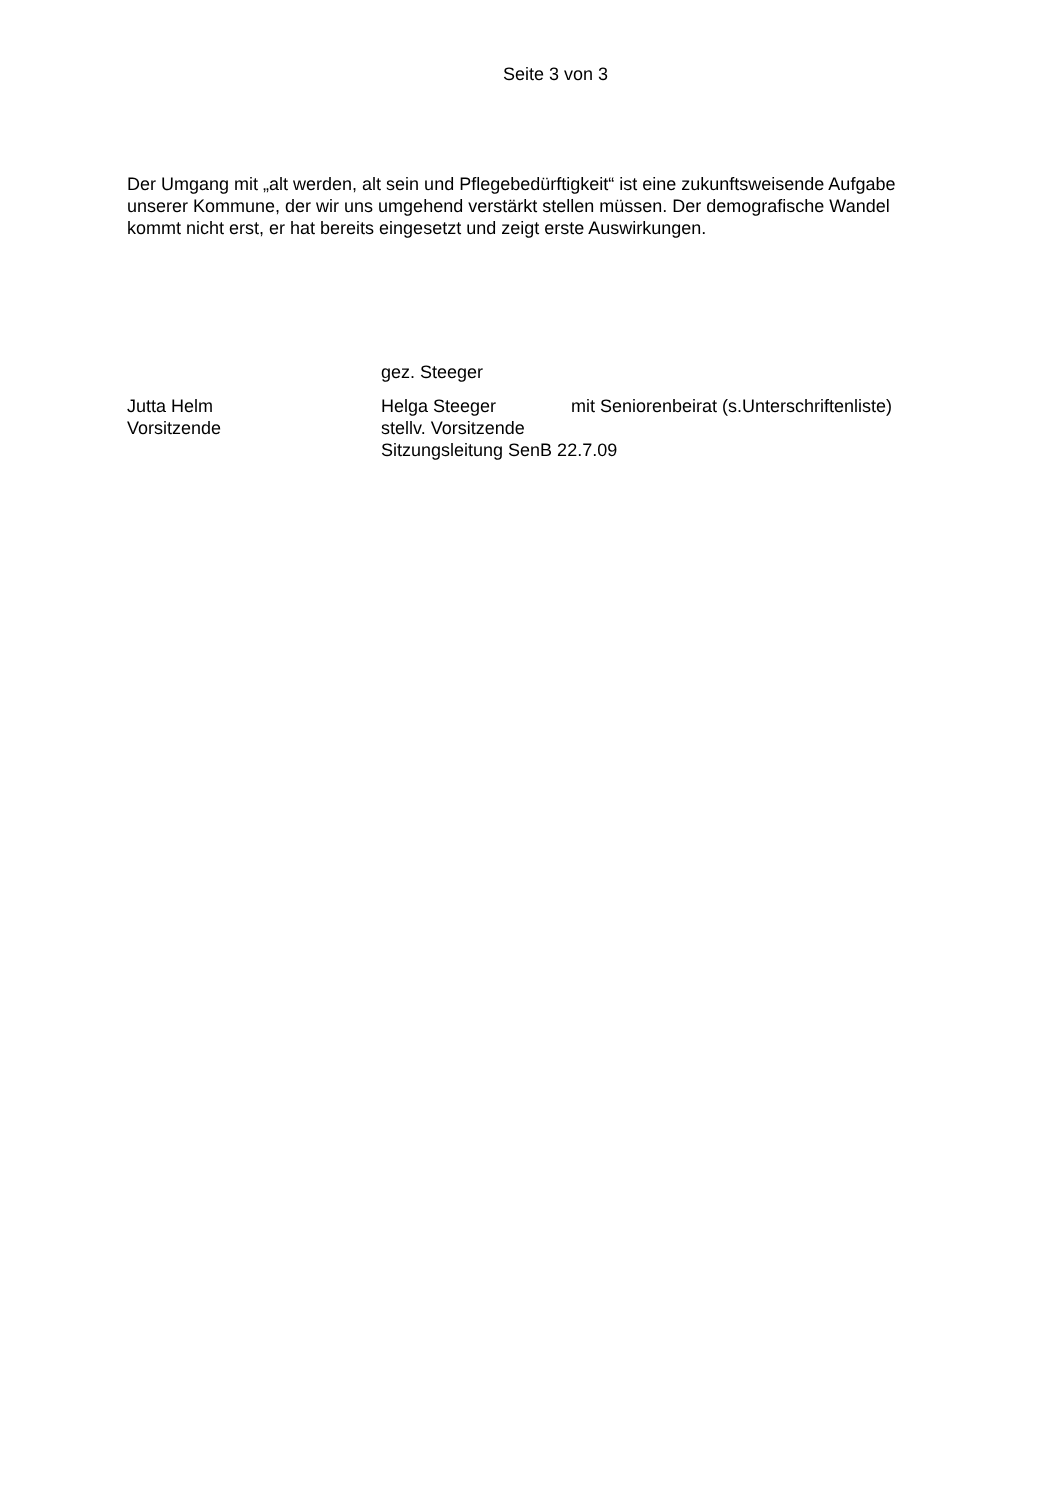Seite 3 von 3
Der Umgang mit „alt werden, alt sein und Pflegebedürftigkeit“ ist eine zukunftsweisende Aufgabe unserer Kommune, der wir uns umgehend verstärkt stellen müssen. Der demografische Wandel kommt nicht erst, er hat bereits eingesetzt und zeigt erste Auswirkungen.
gez. Steeger
Jutta Helm Helga Steeger mit Seniorenbeirat (s.Unterschriftenliste)
Vorsitzende stellv. Vorsitzende
Sitzungsleitung SenB 22.7.09